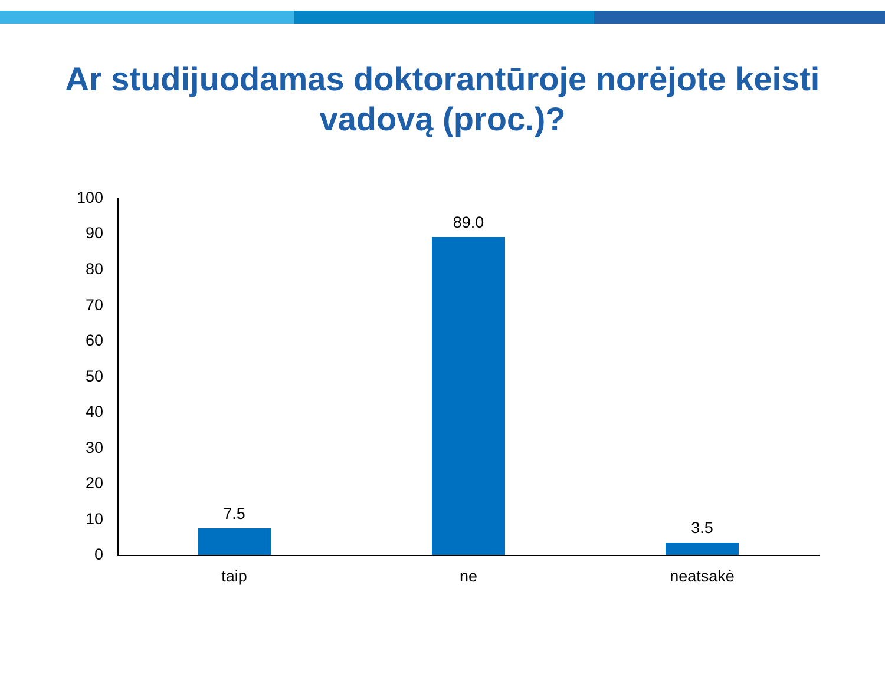Ar studijuodamas doktorantūroje norėjote keisti vadovą (proc.)?
100
90
80
70
60
50
40
30
20
10
0
7.5
89.0
3.5
taip ne neatsakė